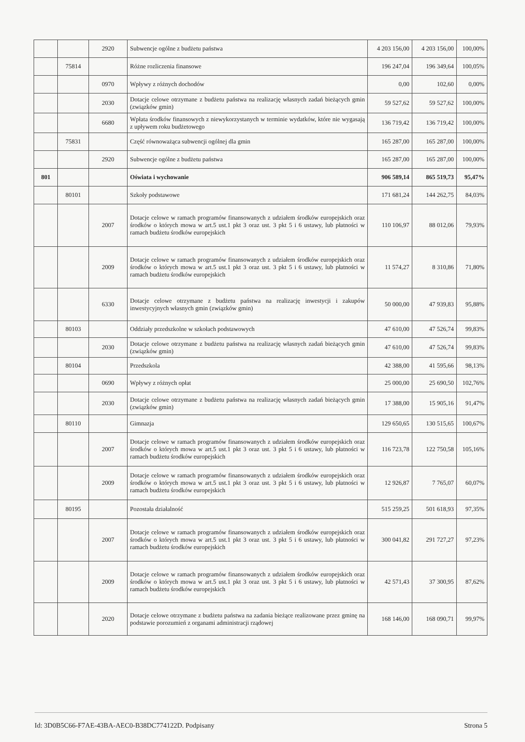| | | 2920 | Subwencje ogólne z budżetu państwa | 4 203 156,00 | 4 203 156,00 | 100,00% |
| | 75814 | | Różne rozliczenia finansowe | 196 247,04 | 196 349,64 | 100,05% |
| | | 0970 | Wpływy z różnych dochodów | 0,00 | 102,60 | 0,00% |
| | | 2030 | Dotacje celowe otrzymane z budżetu państwa na realizację własnych zadań bieżących gmin (związków gmin) | 59 527,62 | 59 527,62 | 100,00% |
| | | 6680 | Wpłata środków finansowych z niewykorzystanych w terminie wydatków, które nie wygasają z upływem roku budżetowego | 136 719,42 | 136 719,42 | 100,00% |
| | 75831 | | Część równoważąca subwencji ogólnej dla gmin | 165 287,00 | 165 287,00 | 100,00% |
| | | 2920 | Subwencje ogólne z budżetu państwa | 165 287,00 | 165 287,00 | 100,00% |
| 801 | | | Oświata i wychowanie | 906 589,14 | 865 519,73 | 95,47% |
| | 80101 | | Szkoły podstawowe | 171 681,24 | 144 262,75 | 84,03% |
| | | 2007 | Dotacje celowe w ramach programów finansowanych z udziałem środków europejskich oraz środków o których mowa w art.5 ust.1 pkt 3 oraz ust. 3 pkt 5 i 6 ustawy, lub płatności w ramach budżetu środków europejskich | 110 106,97 | 88 012,06 | 79,93% |
| | | 2009 | Dotacje celowe w ramach programów finansowanych z udziałem środków europejskich oraz środków o których mowa w art.5 ust.1 pkt 3 oraz ust. 3 pkt 5 i 6 ustawy, lub płatności w ramach budżetu środków europejskich | 11 574,27 | 8 310,86 | 71,80% |
| | | 6330 | Dotacje celowe otrzymane z budżetu państwa na realizację inwestycji i zakupów inwestycyjnych własnych gmin (związków gmin) | 50 000,00 | 47 939,83 | 95,88% |
| | 80103 | | Oddziały przedszkolne w szkołach podstawowych | 47 610,00 | 47 526,74 | 99,83% |
| | | 2030 | Dotacje celowe otrzymane z budżetu państwa na realizację własnych zadań bieżących gmin (związków gmin) | 47 610,00 | 47 526,74 | 99,83% |
| | 80104 | | Przedszkola | 42 388,00 | 41 595,66 | 98,13% |
| | | 0690 | Wpływy z różnych opłat | 25 000,00 | 25 690,50 | 102,76% |
| | | 2030 | Dotacje celowe otrzymane z budżetu państwa na realizację własnych zadań bieżących gmin (związków gmin) | 17 388,00 | 15 905,16 | 91,47% |
| | 80110 | | Gimnazja | 129 650,65 | 130 515,65 | 100,67% |
| | | 2007 | Dotacje celowe w ramach programów finansowanych z udziałem środków europejskich oraz środków o których mowa w art.5 ust.1 pkt 3 oraz ust. 3 pkt 5 i 6 ustawy, lub płatności w ramach budżetu środków europejskich | 116 723,78 | 122 750,58 | 105,16% |
| | | 2009 | Dotacje celowe w ramach programów finansowanych z udziałem środków europejskich oraz środków o których mowa w art.5 ust.1 pkt 3 oraz ust. 3 pkt 5 i 6 ustawy, lub płatności w ramach budżetu środków europejskich | 12 926,87 | 7 765,07 | 60,07% |
| | 80195 | | Pozostała działalność | 515 259,25 | 501 618,93 | 97,35% |
| | | 2007 | Dotacje celowe w ramach programów finansowanych z udziałem środków europejskich oraz środków o których mowa w art.5 ust.1 pkt 3 oraz ust. 3 pkt 5 i 6 ustawy, lub płatności w ramach budżetu środków europejskich | 300 041,82 | 291 727,27 | 97,23% |
| | | 2009 | Dotacje celowe w ramach programów finansowanych z udziałem środków europejskich oraz środków o których mowa w art.5 ust.1 pkt 3 oraz ust. 3 pkt 5 i 6 ustawy, lub płatności w ramach budżetu środków europejskich | 42 571,43 | 37 300,95 | 87,62% |
| | | 2020 | Dotacje celowe otrzymane z budżetu państwa na zadania bieżące realizowane przez gminę na podstawie porozumień z organami administracji rządowej | 168 146,00 | 168 090,71 | 99,97% |
Id: 3D0B5C66-F7AE-43BA-AEC0-B38DC774122D. Podpisany Strona 5